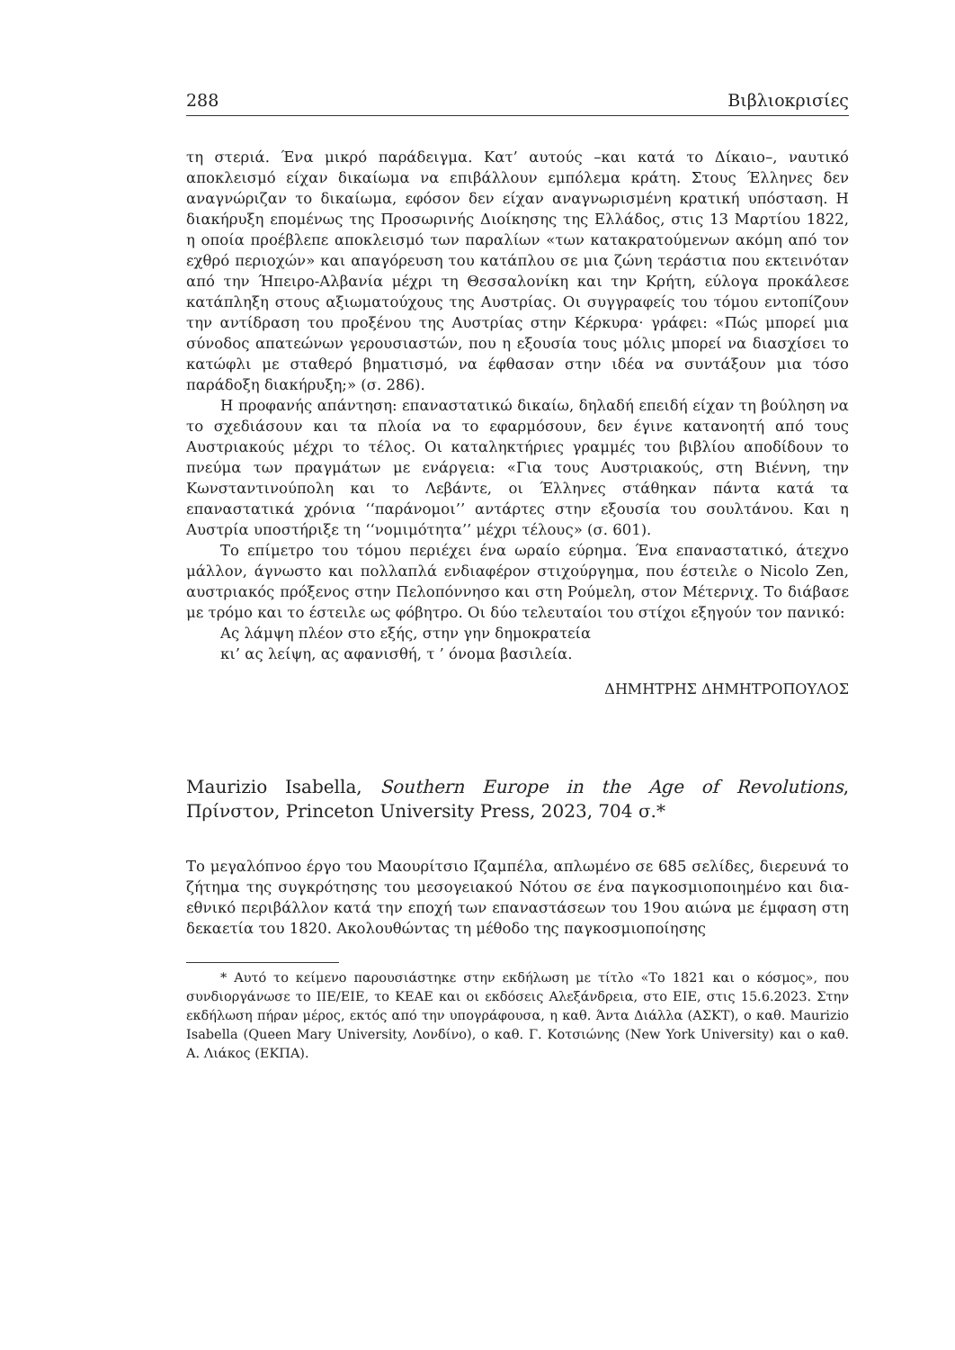288 Βιβλιοκρισίες
τη στεριά. Ένα μικρό παράδειγμα. Κατ’ αυτούς –και κατά το Δίκαιο–, ναυτικό αποκλεισμό είχαν δικαίωμα να επιβάλλουν εμπόλεμα κράτη. Στους Έλληνες δεν αναγνώριζαν το δικαίωμα, εφόσον δεν είχαν αναγνωρισμένη κρατική υπόσταση. Η διακήρυξη επομένως της Προσωρινής Διοίκησης της Ελλάδος, στις 13 Μαρτίου 1822, η οποία προέβλεπε αποκλεισμό των παραλίων «των κατακρατούμενων ακόμη από τον εχθρό περιοχών» και απαγόρευση του κατάπλου σε μια ζώνη τεράστια που εκτεινόταν από την Ήπειρο-Αλβανία μέχρι τη Θεσσαλονίκη και την Κρήτη, εύλογα προκάλεσε κατάπληξη στους αξιωματούχους της Αυστρίας. Οι συγγραφείς του τόμου εντοπίζουν την αντίδραση του προξένου της Αυστρίας στην Κέρκυρα· γράφει: «Πώς μπορεί μια σύνοδος απατεώνων γερουσιαστών, που η εξουσία τους μόλις μπορεί να διασχίσει το κατώφλι με σταθερό βηματισμό, να έφθασαν στην ιδέα να συντάξουν μια τόσο παράδοξη διακήρυξη;» (σ. 286).
Η προφανής απάντηση: επαναστατικώ δικαίω, δηλαδή επειδή είχαν τη βούληση να το σχεδιάσουν και τα πλοία να το εφαρμόσουν, δεν έγινε κατανοητή από τους Αυστριακούς μέχρι το τέλος. Οι καταληκτήριες γραμμές του βιβλίου αποδίδουν το πνεύμα των πραγμάτων με ενάργεια: «Για τους Αυστριακούς, στη Βιέννη, την Κωνσταντινούπολη και το Λεβάντε, οι Έλληνες στάθηκαν πάντα κατά τα επαναστατικά χρόνια ‘‘παράνομοι’’ αντάρτες στην εξουσία του σουλτάνου. Και η Αυστρία υποστήριξε τη ‘‘νομιμότητα’’ μέχρι τέλους» (σ. 601).
Το επίμετρο του τόμου περιέχει ένα ωραίο εύρημα. Ένα επαναστατικό, άτεχνο μάλλον, άγνωστο και πολλαπλά ενδιαφέρον στιχούργημα, που έστειλε ο Nicolo Zen, αυστριακός πρόξενος στην Πελοπόννησο και στη Ρούμελη, στον Μέτερνιχ. Το διάβασε με τρόμο και το έστειλε ως φόβητρο. Οι δύο τελευταίοι του στίχοι εξηγούν τον πανικό:
Ας λάμψη πλέον στο εξής, στην γην δημοκρατεία
κι’ ας λείψη, ας αφανισθή, τ ’ όνομα βασιλεία.
ΔΗΜΗΤΡΗΣ ΔΗΜΗΤΡΟΠΟΥΛΟΣ
Maurizio Isabella, Southern Europe in the Age of Revolutions, Πρίνστον, Princeton University Press, 2023, 704 σ.*
Το μεγαλόπνοο έργο του Μαουρίτσιο Ιζαμπέλα, απλωμένο σε 685 σελίδες, διερευνά το ζήτημα της συγκρότησης του μεσογειακού Νότου σε ένα παγκοσμιοποιημένο και δια-εθνικό περιβάλλον κατά την εποχή των επαναστάσεων του 19ου αιώνα με έμφαση στη δεκαετία του 1820. Ακολουθώντας τη μέθοδο της παγκοσμιοποίησης
* Αυτό το κείμενο παρουσιάστηκε στην εκδήλωση με τίτλο «Το 1821 και ο κόσμος», που συνδιοργάνωσε το ΙΙΕ/ΕΙΕ, το ΚΕΑΕ και οι εκδόσεις Αλεξάνδρεια, στο ΕΙΕ, στις 15.6.2023. Στην εκδήλωση πήραν μέρος, εκτός από την υπογράφουσα, η καθ. Άντα Διάλλα (ΑΣΚΤ), ο καθ. Maurizio Isabella (Queen Mary University, Λονδίνο), ο καθ. Γ. Κοτσιώνης (New York University) και ο καθ. Α. Λιάκος (ΕΚΠΑ).